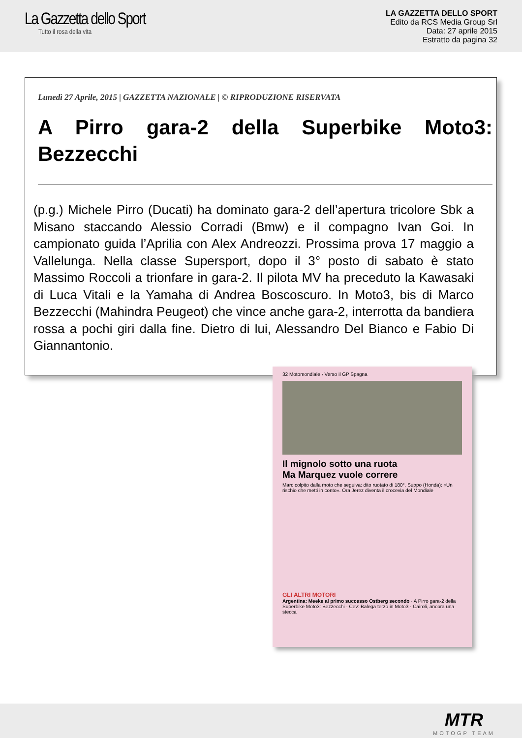La Gazzetta dello Sport
Tutto il rosa della vita
LA GAZZETTA DELLO SPORT
Edito da RCS Media Group Srl
Data: 27 aprile 2015
Estratto da pagina 32
Lunedì 27 Aprile, 2015 | GAZZETTA NAZIONALE | © RIPRODUZIONE RISERVATA
A Pirro gara-2 della Superbike Moto3: Bezzecchi
(p.g.) Michele Pirro (Ducati) ha dominato gara-2 dell’apertura tricolore Sbk a Misano staccando Alessio Corradi (Bmw) e il compagno Ivan Goi. In campionato guida l’Aprilia con Alex Andreozzi. Prossima prova 17 maggio a Vallelunga. Nella classe Supersport, dopo il 3° posto di sabato è stato Massimo Roccoli a trionfare in gara-2. Il pilota MV ha preceduto la Kawasaki di Luca Vitali e la Yamaha di Andrea Boscoscuro. In Moto3, bis di Marco Bezzecchi (Mahindra Peugeot) che vince anche gara-2, interrotta da bandiera rossa a pochi giri dalla fine. Dietro di lui, Alessandro Del Bianco e Fabio Di Giannantonio.
32 Motomondiale › Verso il GP Spagna
Il mignolo sotto una ruota
Ma Marquez vuole correre
Marc colpito dalla moto che seguiva: dito ruotato di 180°. Suppo (Honda): «Un rischio che metti in conto». Ora Jerez diventa il crocevia del Mondiale
GLI ALTRI MOTORI
Argentina: Meeke al primo successo Ostberg secondo · A Pirro gara-2 della Superbike Moto3: Bezzecchi · Cev: Balega terzo in Moto3 · Cairoli, ancora una stecca
MTR
MOTOGP TEAM